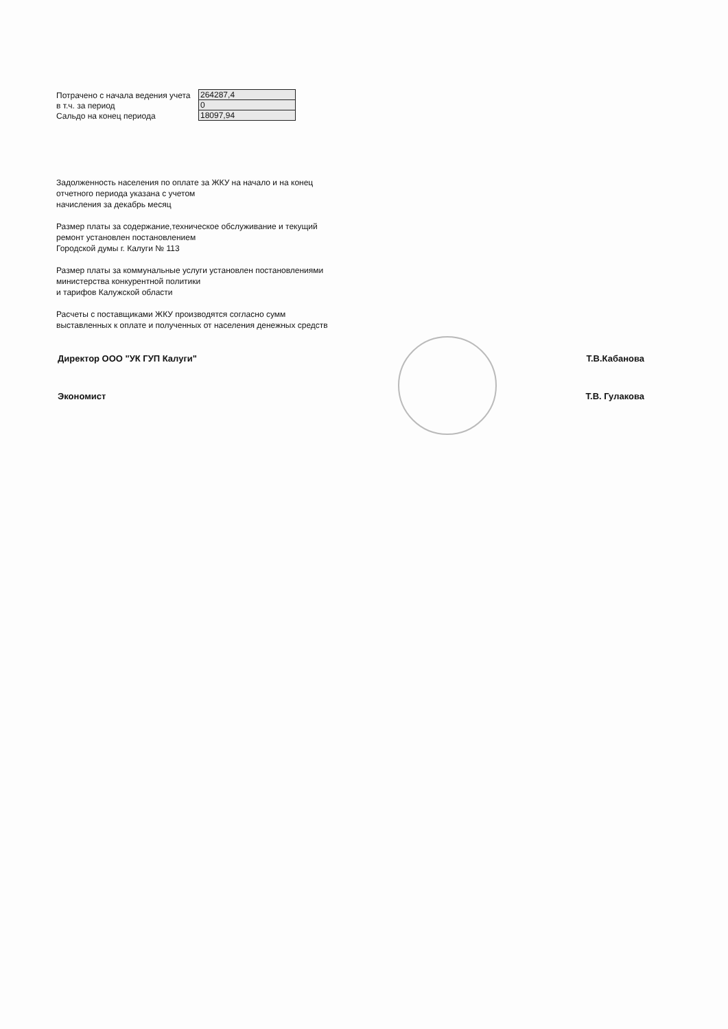| Потрачено с начала ведения учета | 264287,4 |
| в т.ч. за период | 0 |
| Сальдо на конец периода | 18097,94 |
Задолженность населения по оплате за ЖКУ на начало и на конец
отчетного периода указана с учетом
начисления за декабрь месяц
Размер платы за содержание,техническое обслуживание и текущий
ремонт установлен постановлением
Городской думы г. Калуги № 113
Размер платы за коммунальные услуги установлен постановлениями
министерства конкурентной политики
и тарифов Калужской области
Расчеты с поставщиками ЖКУ производятся согласно сумм
выставленных к оплате и полученных от населения денежных средств
Директор ООО "УК ГУП Калуги" Т.В.Кабанова
Экономист Т.В. Гулакова